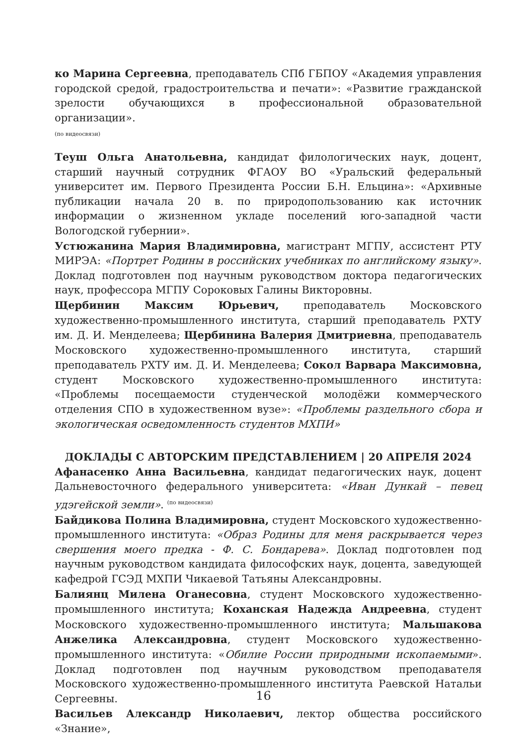ко Марина Сергеевна, преподаватель СПб ГБПОУ «Академия управления городской средой, градостроительства и печати»: «Развитие гражданской зрелости обучающихся в профессиональной образовательной организации».
(по видеосвязи)
Теуш Ольга Анатольевна, кандидат филологических наук, доцент, старший научный сотрудник ФГАОУ ВО «Уральский федеральный университет им. Первого Президента России Б.Н. Ельцина»: «Архивные публикации начала 20 в. по природопользованию как источник информации о жизненном укладе поселений юго-западной части Вологодской губернии».
Устюжанина Мария Владимировна, магистрант МГПУ, ассистент РТУ МИРЭА: «Портрет Родины в российских учебниках по английскому языку». Доклад подготовлен под научным руководством доктора педагогических наук, профессора МГПУ Сороковых Галины Викторовны.
Щербинин Максим Юрьевич, преподаватель Московского художественно-промышленного института, старший преподаватель РХТУ им. Д. И. Менделеева; Щербинина Валерия Дмитриевна, преподаватель Московского художественно-промышленного института, старший преподаватель РХТУ им. Д. И. Менделеева; Сокол Варвара Максимовна, студент Московского художественно-промышленного института: «Проблемы посещаемости студенческой молодёжи коммерческого отделения СПО в художественном вузе»: «Проблемы раздельного сбора и экологическая осведомленность студентов МХПИ»
ДОКЛАДЫ С АВТОРСКИМ ПРЕДСТАВЛЕНИЕМ | 20 АПРЕЛЯ 2024
Афанасенко Анна Васильевна, кандидат педагогических наук, доцент Дальневосточного федерального университета: «Иван Дункай – певец удэгейской земли». <sup>(по видеосвязи)</sup>
Байдикова Полина Владимировна, студент Московского художественно-промышленного института: «Образ Родины для меня раскрывается через свершения моего предка - Ф. С. Бондарева». Доклад подготовлен под научным руководством кандидата философских наук, доцента, заведующей кафедрой ГСЭД МХПИ Чикаевой Татьяны Александровны.
Балиянц Милена Оганесовна, студент Московского художественно-промышленного института; Коханская Надежда Андреевна, студент Московского художественно-промышленного института; Мальшакова Анжелика Александровна, студент Московского художественно-промышленного института: «Обилие России природными ископаемыми». Доклад подготовлен под научным руководством преподавателя Московского художественно-промышленного института Раевской Натальи Сергеевны.
Васильев Александр Николаевич, лектор общества российского «Знание»,
16